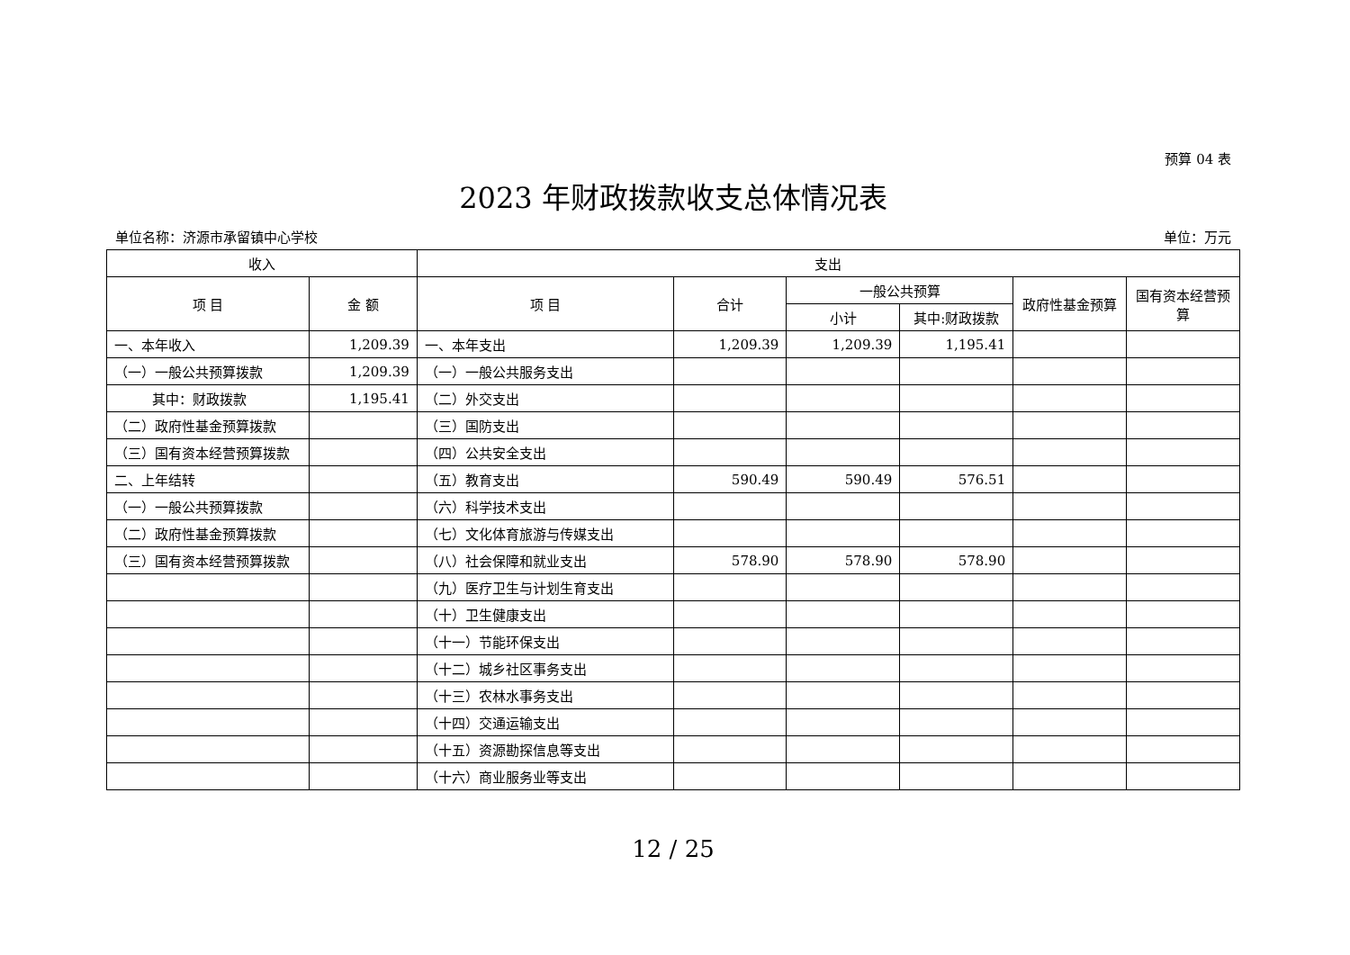预算 04 表
2023 年财政拨款收支总体情况表
单位名称：济源市承留镇中心学校 单位：万元
| 收入 | | 支出 | | | | | |
| --- | --- | --- | --- | --- | --- | --- | --- |
| 项 目 | 金 额 | 项 目 | 合计 | 一般公共预算 | | 政府性基金预算 | 国有资本经营预算 |
| | | | | 小计 | 其中:财政拨款 | | |
| 一、本年收入 | 1,209.39 | 一、本年支出 | 1,209.39 | 1,209.39 | 1,195.41 | | |
| （一）一般公共预算拨款 | 1,209.39 | （一）一般公共服务支出 | | | | | |
| 其中：财政拨款 | 1,195.41 | （二）外交支出 | | | | | |
| （二）政府性基金预算拨款 | | （三）国防支出 | | | | | |
| （三）国有资本经营预算拨款 | | （四）公共安全支出 | | | | | |
| 二、上年结转 | | （五）教育支出 | 590.49 | 590.49 | 576.51 | | |
| （一）一般公共预算拨款 | | （六）科学技术支出 | | | | | |
| （二）政府性基金预算拨款 | | （七）文化体育旅游与传媒支出 | | | | | |
| （三）国有资本经营预算拨款 | | （八）社会保障和就业支出 | 578.90 | 578.90 | 578.90 | | |
| | | （九）医疗卫生与计划生育支出 | | | | | |
| | | （十）卫生健康支出 | | | | | |
| | | （十一）节能环保支出 | | | | | |
| | | （十二）城乡社区事务支出 | | | | | |
| | | （十三）农林水事务支出 | | | | | |
| | | （十四）交通运输支出 | | | | | |
| | | （十五）资源勘探信息等支出 | | | | | |
| | | （十六）商业服务业等支出 | | | | | |
12 / 25